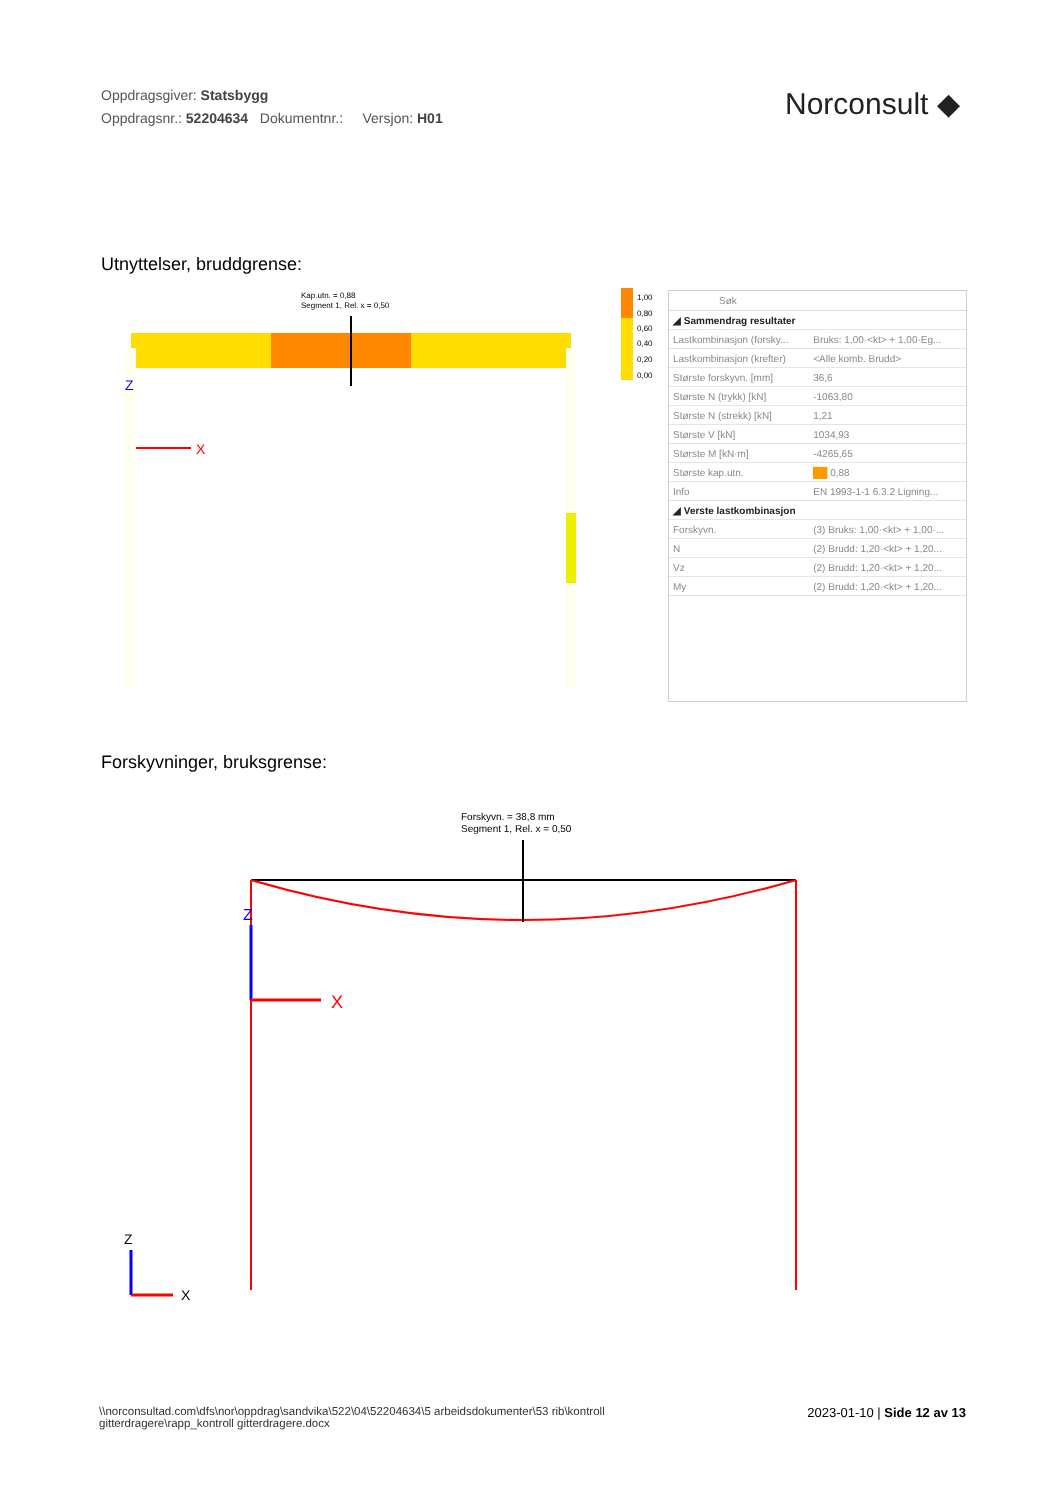Oppdragsgiver: Statsbygg
Oppdragsnr.: 52204634 Dokumentnr.: Versjon: H01
Norconsult ◆
Utnyttelser, bruddgrense:
X
Z
Kap.utn. = 0,88
Segment 1, Rel. x = 0,50
1,00
0,80
0,60
0,40
0,20
0,00
Søk
| ◢ Sammendrag resultater | |
| Lastkombinasjon (forsky... | Bruks: 1,00·<kt> + 1,00·Eg... |
| Lastkombinasjon (krefter) | <Alle komb. Brudd> |
| Største forskyvn. [mm] | 36,6 |
| Største N (trykk) [kN] | -1063,80 |
| Største N (strekk) [kN] | 1,21 |
| Største V [kN] | 1034,93 |
| Største M [kN·m] | -4265,65 |
| Største kap.utn. | ██ 0,88 |
| Info | EN 1993-1-1 6.3.2 Ligning... |
| ◢ Verste lastkombinasjon | |
| Forskyvn. | (3) Bruks: 1,00·<kt> + 1,00·... |
| N | (2) Brudd: 1,20·<kt> + 1,20... |
| Vz | (2) Brudd: 1,20·<kt> + 1,20... |
| My | (2) Brudd: 1,20·<kt> + 1,20... |
Forskyvninger, bruksgrense:
Forskyvn. = 38,8 mm
Segment 1, Rel. x = 0,50
Z
X
Z
X
\\norconsultad.com\dfs\nor\oppdrag\sandvika\522\04\52204634\5 arbeidsdokumenter\53 rib\kontroll gitterdragere\rapp_kontroll gitterdragere.docx
2023-01-10 | Side 12 av 13